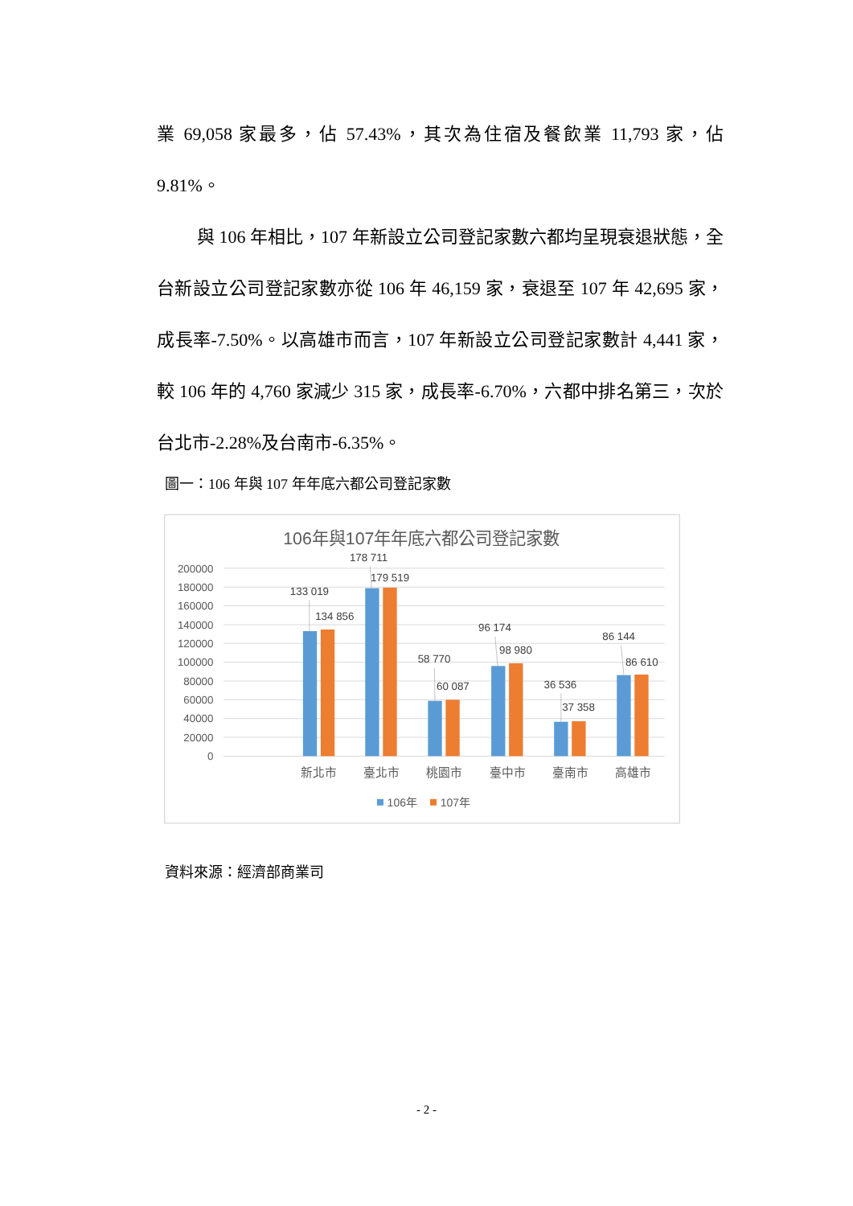業 69,058 家最多，佔 57.43%，其次為住宿及餐飲業 11,793 家，佔 9.81%。
與 106 年相比，107 年新設立公司登記家數六都均呈現衰退狀態，全台新設立公司登記家數亦從 106 年 46,159 家，衰退至 107 年 42,695 家，成長率-7.50%。以高雄市而言，107 年新設立公司登記家數計 4,441 家，較 106 年的 4,760 家減少 315 家，成長率-6.70%，六都中排名第三，次於台北市-2.28%及台南市-6.35%。
圖一：106 年與 107 年年底六都公司登記家數
106年與107年年底六都公司登記家數
200000
180000
160000
140000
120000
100000
80000
60000
40000
20000
0
133 019
134 856
178 711
179 519
58 770
60 087
96 174
98 980
36 536
37 358
86 144
86 610
新北市
臺北市
桃園市
臺中市
臺南市
高雄市
106年
107年
資料來源：經濟部商業司
- 2 -